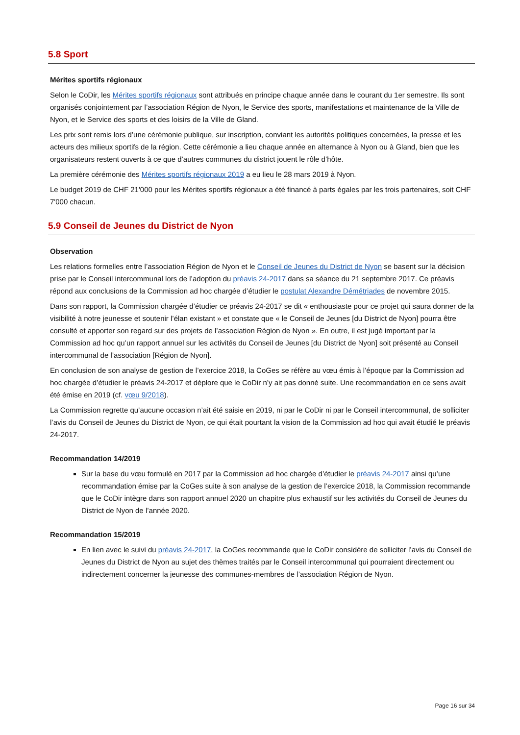5.8 Sport
Mérites sportifs régionaux
Selon le CoDir, les Mérites sportifs régionaux sont attribués en principe chaque année dans le courant du 1er semestre. Ils sont organisés conjointement par l’association Région de Nyon, le Service des sports, manifestations et maintenance de la Ville de Nyon, et le Service des sports et des loisirs de la Ville de Gland.
Les prix sont remis lors d’une cérémonie publique, sur inscription, conviant les autorités politiques concernées, la presse et les acteurs des milieux sportifs de la région. Cette cérémonie a lieu chaque année en alternance à Nyon ou à Gland, bien que les organisateurs restent ouverts à ce que d’autres communes du district jouent le rôle d’hôte.
La première cérémonie des Mérites sportifs régionaux 2019 a eu lieu le 28 mars 2019 à Nyon.
Le budget 2019 de CHF 21'000 pour les Mérites sportifs régionaux a été financé à parts égales par les trois partenaires, soit CHF 7'000 chacun.
5.9 Conseil de Jeunes du District de Nyon
Observation
Les relations formelles entre l’association Région de Nyon et le Conseil de Jeunes du District de Nyon se basent sur la décision prise par le Conseil intercommunal lors de l’adoption du préavis 24-2017 dans sa séance du 21 septembre 2017. Ce préavis répond aux conclusions de la Commission ad hoc chargée d’étudier le postulat Alexandre Démétriades de novembre 2015.
Dans son rapport, la Commission chargée d’étudier ce préavis 24-2017 se dit « enthousiaste pour ce projet qui saura donner de la visibilité à notre jeunesse et soutenir l’élan existant » et constate que « le Conseil de Jeunes [du District de Nyon] pourra être consulté et apporter son regard sur des projets de l’association Région de Nyon ». En outre, il est jugé important par la Commission ad hoc qu’un rapport annuel sur les activités du Conseil de Jeunes [du District de Nyon] soit présenté au Conseil intercommunal de l’association [Région de Nyon].
En conclusion de son analyse de gestion de l’exercice 2018, la CoGes se réfère au vœu émis à l’époque par la Commission ad hoc chargée d’étudier le préavis 24-2017 et déplore que le CoDir n’y ait pas donné suite. Une recommandation en ce sens avait été émise en 2019 (cf. vœu 9/2018).
La Commission regrette qu’aucune occasion n’ait été saisie en 2019, ni par le CoDir ni par le Conseil intercommunal, de solliciter l’avis du Conseil de Jeunes du District de Nyon, ce qui était pourtant la vision de la Commission ad hoc qui avait étudié le préavis 24-2017.
Recommandation 14/2019
Sur la base du vœu formulé en 2017 par la Commission ad hoc chargée d’étudier le préavis 24-2017 ainsi qu’une recommandation émise par la CoGes suite à son analyse de la gestion de l’exercice 2018, la Commission recommande que le CoDir intègre dans son rapport annuel 2020 un chapitre plus exhaustif sur les activités du Conseil de Jeunes du District de Nyon de l’année 2020.
Recommandation 15/2019
En lien avec le suivi du préavis 24-2017, la CoGes recommande que le CoDir considère de solliciter l’avis du Conseil de Jeunes du District de Nyon au sujet des thèmes traités par le Conseil intercommunal qui pourraient directement ou indirectement concerner la jeunesse des communes-membres de l’association Région de Nyon.
Page 16 sur 34